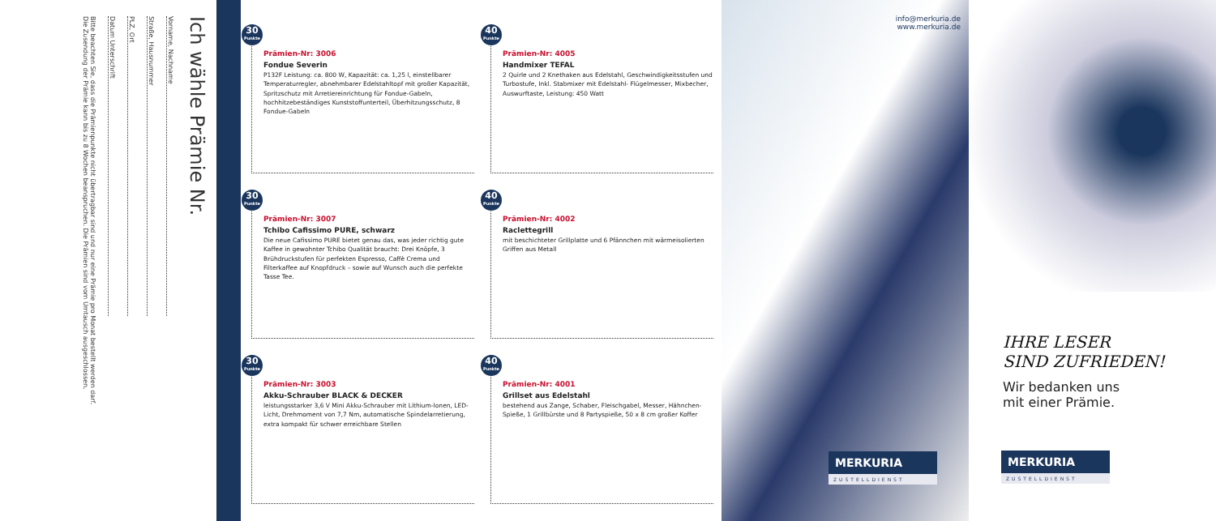Ich wähle Prämie Nr.
Vorname, Nachname
Straße, Hausnummer
PLZ, Ort
Datum Unterschrift
Bitte beachten Sie, dass die Prämienpunkte nicht übertragbar sind und nur eine Prämie pro Monat bestellt werden darf.
Die Zusendung der Prämie kann bis zu 8 Wochen beanspruchen. Die Prämien sind vom Umtausch ausgeschlossen.
30 Punkte
Prämien-Nr: 3006
Fondue Severin
P132F Leistung: ca. 800 W, Kapazität: ca. 1,25 l, einstellbarer Temperaturregler, abnehmbarer Edelstahltopf mit großer Kapazität, Spritzschutz mit Arretiereinrichtung für Fondue-Gabeln, hochhitzebeständiges Kunststoffunterteil, Überhitzungsschutz, 8 Fondue-Gabeln
40 Punkte
Prämien-Nr: 4005
Handmixer TEFAL
2 Quirle und 2 Knethaken aus Edelstahl, Geschwindigkeitsstufen und Turbostufe, Inkl. Stabmixer mit Edelstahl- Flügelmesser, Mixbecher, Auswurftaste, Leistung: 450 Watt
30 Punkte
Prämien-Nr: 3007
Tchibo Cafissimo PURE, schwarz
Die neue Cafissimo PURE bietet genau das, was jeder richtig gute Kaffee in gewohnter Tchibo Qualität braucht: Drei Knöpfe, 3 Brühdruckstufen für perfekten Espresso, Caffè Crema und Filterkaffee auf Knopfdruck – sowie auf Wunsch auch die perfekte Tasse Tee.
40 Punkte
Prämien-Nr: 4002
Raclettegrill
mit beschichteter Grillplatte und 6 Pfännchen mit wärmeisolierten Griffen aus Metall
30 Punkte
Prämien-Nr: 3003
Akku-Schrauber BLACK & DECKER
leistungsstarker 3,6 V Mini Akku-Schrauber mit Lithium-Ionen, LED-Licht, Drehmoment von 7,7 Nm, automatische Spindelarretierung, extra kompakt für schwer erreichbare Stellen
40 Punkte
Prämien-Nr: 4001
Grillset aus Edelstahl
bestehend aus Zange, Schaber, Fleischgabel, Messer, Hähnchen-Spieße, 1 Grillbürste und 8 Partyspieße, 50 x 8 cm großer Koffer
info@merkuria.de
www.merkuria.de
MERKURIA
ZUSTELLDIENST
IHRE LESER
SIND ZUFRIEDEN!
Wir bedanken uns
mit einer Prämie.
MERKURIA
ZUSTELLDIENST